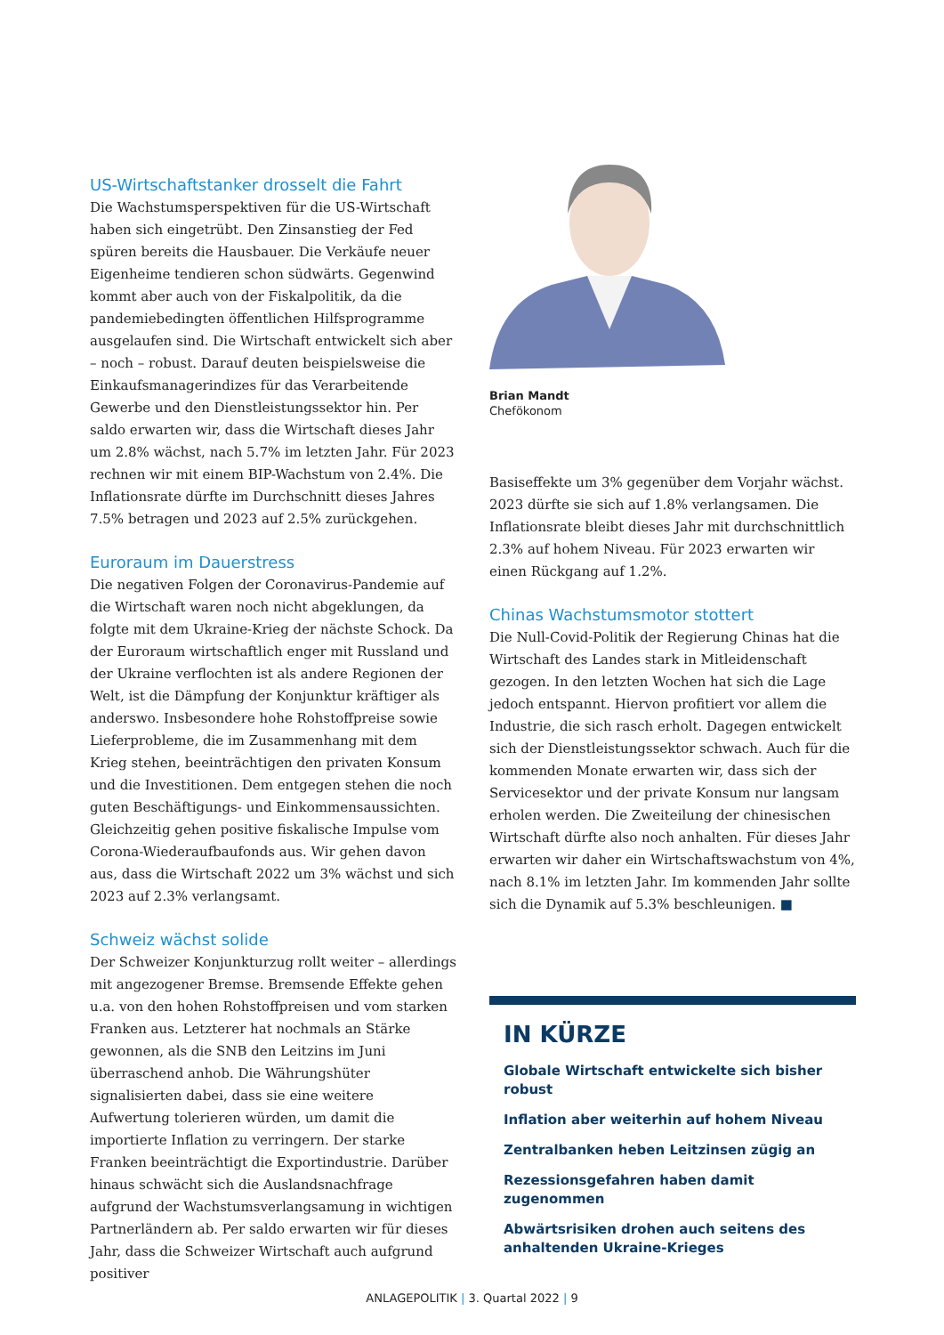US-Wirtschaftstanker drosselt die Fahrt
Die Wachstumsperspektiven für die US-Wirtschaft haben sich eingetrübt. Den Zinsanstieg der Fed spüren bereits die Hausbauer. Die Verkäufe neuer Eigenheime tendieren schon südwärts. Gegenwind kommt aber auch von der Fiskalpolitik, da die pandemiebedingten öffentlichen Hilfsprogramme ausgelaufen sind. Die Wirtschaft entwickelt sich aber – noch – robust. Darauf deuten beispielsweise die Einkaufsmanagerindizes für das Verarbeitende Gewerbe und den Dienstleistungssektor hin. Per saldo erwarten wir, dass die Wirtschaft dieses Jahr um 2.8% wächst, nach 5.7% im letzten Jahr. Für 2023 rechnen wir mit einem BIP-Wachstum von 2.4%. Die Inflationsrate dürfte im Durchschnitt dieses Jahres 7.5% betragen und 2023 auf 2.5% zurückgehen.
Euroraum im Dauerstress
Die negativen Folgen der Coronavirus-Pandemie auf die Wirtschaft waren noch nicht abgeklungen, da folgte mit dem Ukraine-Krieg der nächste Schock. Da der Euroraum wirtschaftlich enger mit Russland und der Ukraine verflochten ist als andere Regionen der Welt, ist die Dämpfung der Konjunktur kräftiger als anderswo. Insbesondere hohe Rohstoffpreise sowie Lieferprobleme, die im Zusammenhang mit dem Krieg stehen, beeinträchtigen den privaten Konsum und die Investitionen. Dem entgegen stehen die noch guten Beschäftigungs- und Einkommensaussichten. Gleichzeitig gehen positive fiskalische Impulse vom Corona-Wiederaufbaufonds aus. Wir gehen davon aus, dass die Wirtschaft 2022 um 3% wächst und sich 2023 auf 2.3% verlangsamt.
Schweiz wächst solide
Der Schweizer Konjunkturzug rollt weiter – allerdings mit angezogener Bremse. Bremsende Effekte gehen u.a. von den hohen Rohstoffpreisen und vom starken Franken aus. Letzterer hat nochmals an Stärke gewonnen, als die SNB den Leitzins im Juni überraschend anhob. Die Währungshüter signalisierten dabei, dass sie eine weitere Aufwertung tolerieren würden, um damit die importierte Inflation zu verringern. Der starke Franken beeinträchtigt die Exportindustrie. Darüber hinaus schwächt sich die Auslandsnachfrage aufgrund der Wachstumsverlangsamung in wichtigen Partnerländern ab. Per saldo erwarten wir für dieses Jahr, dass die Schweizer Wirtschaft auch aufgrund positiver
Brian Mandt
Chefökonom
Basiseffekte um 3% gegenüber dem Vorjahr wächst. 2023 dürfte sie sich auf 1.8% verlangsamen. Die Inflationsrate bleibt dieses Jahr mit durchschnittlich 2.3% auf hohem Niveau. Für 2023 erwarten wir einen Rückgang auf 1.2%.
Chinas Wachstumsmotor stottert
Die Null-Covid-Politik der Regierung Chinas hat die Wirtschaft des Landes stark in Mitleidenschaft gezogen. In den letzten Wochen hat sich die Lage jedoch entspannt. Hiervon profitiert vor allem die Industrie, die sich rasch erholt. Dagegen entwickelt sich der Dienstleistungssektor schwach. Auch für die kommenden Monate erwarten wir, dass sich der Servicesektor und der private Konsum nur langsam erholen werden. Die Zweiteilung der chinesischen Wirtschaft dürfte also noch anhalten. Für dieses Jahr erwarten wir daher ein Wirtschaftswachstum von 4%, nach 8.1% im letzten Jahr. Im kommenden Jahr sollte sich die Dynamik auf 5.3% beschleunigen. ■
IN KÜRZE
Globale Wirtschaft entwickelte sich bisher robust
Inflation aber weiterhin auf hohem Niveau
Zentralbanken heben Leitzinsen zügig an
Rezessionsgefahren haben damit zugenommen
Abwärtsrisiken drohen auch seitens des anhaltenden Ukraine-Krieges
ANLAGEPOLITIK | 3. Quartal 2022 | 9